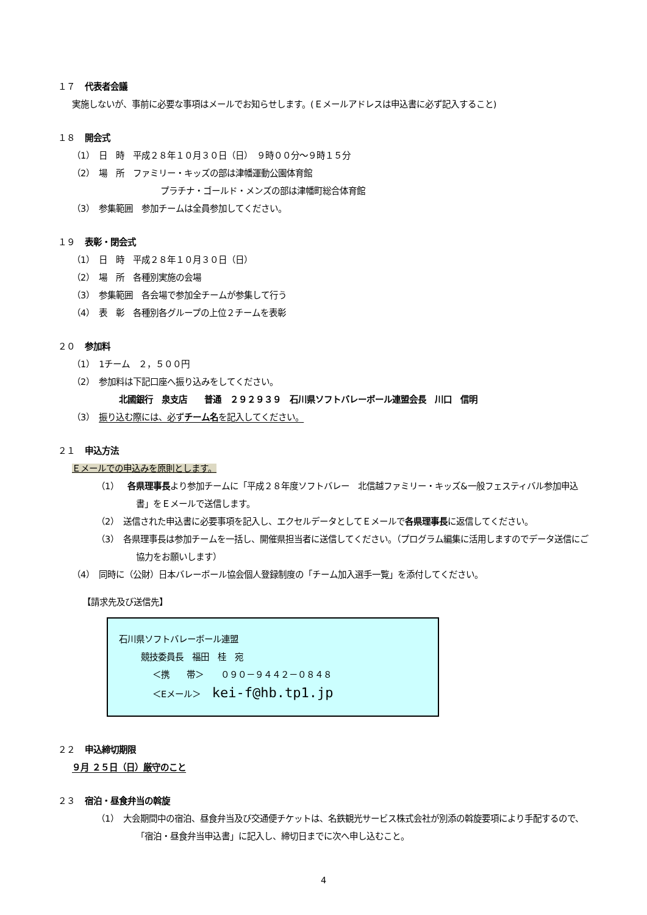１７ 代表者会議
実施しないが、事前に必要な事項はメールでお知らせします。(Ｅメールアドレスは申込書に必ず記入すること)
１８ 開会式
（1）　日　時　平成２８年１０月３０日（日）　９時００分～９時１５分
（2）　場　所　ファミリー・キッズの部は津幡運動公園体育館
プラチナ・ゴールド・メンズの部は津幡町総合体育館
（3）　参集範囲　参加チームは全員参加してください。
１９ 表彰・閉会式
（1）　日　時　平成２８年１０月３０日（日）
（2）　場　所　各種別実施の会場
（3）　参集範囲　各会場で参加全チームが参集して行う
（4）　表　彰　各種別各グループの上位２チームを表彰
２０ 参加料
（1）　1チーム　２，５００円
（2）　参加料は下記口座へ振り込みをしてください。
北國銀行　泉支店　　普通　２９２９３９　石川県ソフトバレーボール連盟会長　川口　信明
（3）　振り込む際には、必ずチーム名を記入してください。
２１ 申込方法
Ｅメールでの申込みを原則とします。
（1）　各県理事長より参加チームに「平成２８年度ソフトバレー　北信越ファミリー・キッズ&一般フェスティバル参加申込書」をＥメールで送信します。
（2）　送信された申込書に必要事項を記入し、エクセルデータとしてＥメールで各県理事長に返信してください。
（3）　各県理事長は参加チームを一括し、開催県担当者に送信してください。（プログラム編集に活用しますのでデータ送信にご協力をお願いします）
（4）　同時に（公財）日本バレーボール協会個人登録制度の「チーム加入選手一覧」を添付してください。
【請求先及び送信先】
石川県ソフトバレーボール連盟
競技委員長　福田　桂　宛
＜携　　帯＞　　０９０－９４４２－０８４８
＜Eメール＞　 kei-f@hb.tp1.jp
２２ 申込締切期限
９月 ２５日（日）厳守のこと
２３ 宿泊・昼食弁当の斡旋
（1）　大会期間中の宿泊、昼食弁当及び交通便チケットは、名鉄観光サービス株式会社が別添の斡旋要項により手配するので、「宿泊・昼食弁当申込書」に記入し、締切日までに次へ申し込むこと。
4